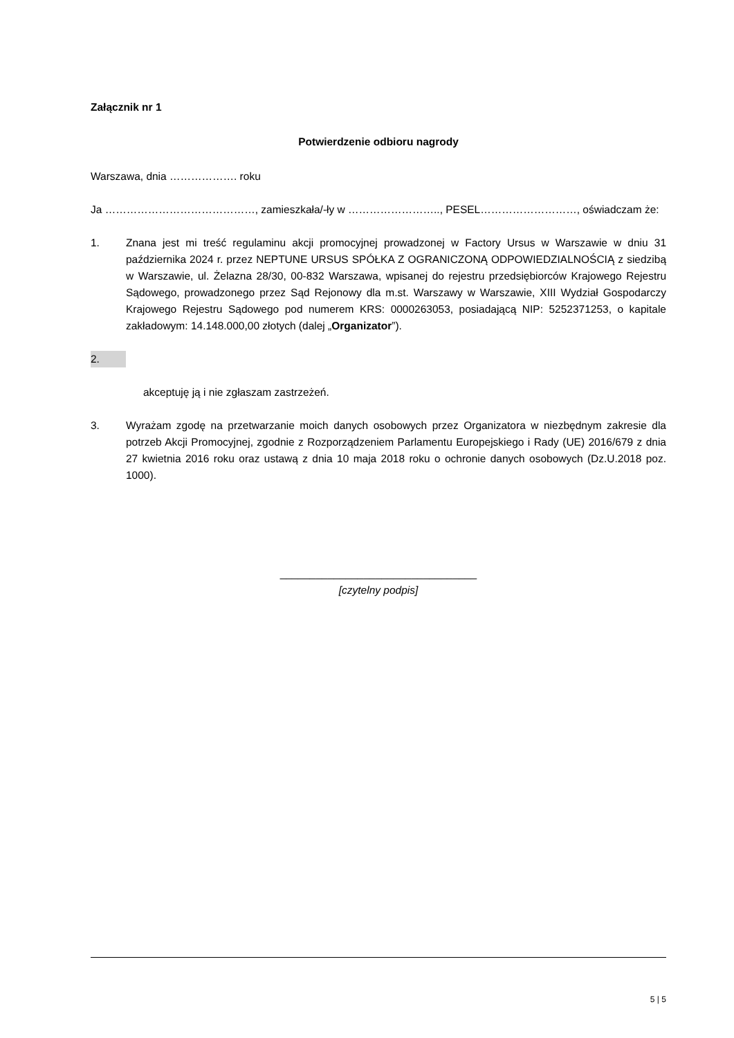Załącznik nr 1
Potwierdzenie odbioru nagrody
Warszawa, dnia ………………. roku
Ja ……………………………………, zamieszkała/-ły w …………………….., PESEL………………………, oświadczam że:
1. Znana jest mi treść regulaminu akcji promocyjnej prowadzonej w Factory Ursus w Warszawie w dniu 31 października 2024 r. przez NEPTUNE URSUS SPÓŁKA Z OGRANICZONĄ ODPOWIEDZIALNOŚCIĄ z siedzibą w Warszawie, ul. Żelazna 28/30, 00-832 Warszawa, wpisanej do rejestru przedsiębiorców Krajowego Rejestru Sądowego, prowadzonego przez Sąd Rejonowy dla m.st. Warszawy w Warszawie, XIII Wydział Gospodarczy Krajowego Rejestru Sądowego pod numerem KRS: 0000263053, posiadającą NIP: 5252371253, o kapitale zakładowym: 14.148.000,00 złotych (dalej „Organizator”).
2.
akceptuję ją i nie zgłaszam zastrzeżeń.
3. Wyrażam zgodę na przetwarzanie moich danych osobowych przez Organizatora w niezbędnym zakresie dla potrzeb Akcji Promocyjnej, zgodnie z Rozporządzeniem Parlamentu Europejskiego i Rady (UE) 2016/679 z dnia 27 kwietnia 2016 roku oraz ustawą z dnia 10 maja 2018 roku o ochronie danych osobowych (Dz.U.2018 poz. 1000).
_________________________________
[czytelny podpis]
5 | 5